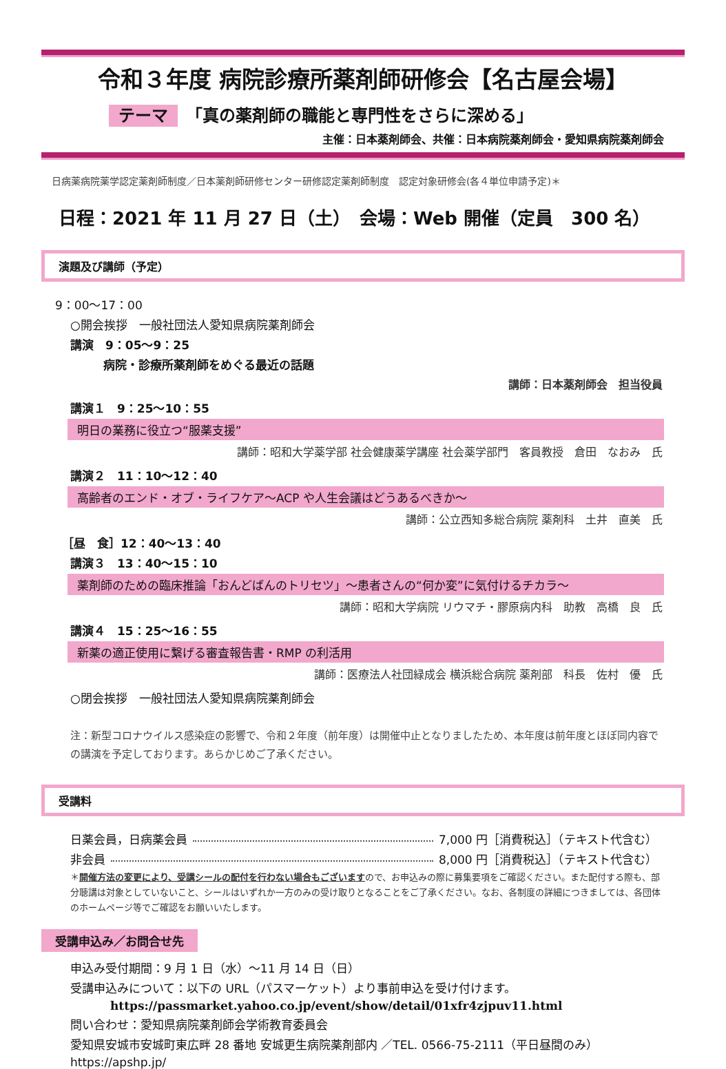令和３年度 病院診療所薬剤師研修会【名古屋会場】
テーマ 「真の薬剤師の職能と専門性をさらに深める」
主催：日本薬剤師会、共催：日本病院薬剤師会・愛知県病院薬剤師会
日病薬病院薬学認定薬剤師制度／日本薬剤師研修センター研修認定薬剤師制度　認定対象研修会(各４単位申請予定)＊
日程：2021 年 11 月 27 日（土）　会場：Web 開催（定員　300 名）
演題及び講師（予定）
9：00～17：00
○開会挨拶　一般社団法人愛知県病院薬剤師会
講演　9：05～9：25
病院・診療所薬剤師をめぐる最近の話題
講師：日本薬剤師会　担当役員
講演１　9：25～10：55
明日の業務に役立つ“服薬支援”
講師：昭和大学薬学部 社会健康薬学講座 社会薬学部門　客員教授　倉田　なおみ　氏
講演２　11：10～12：40
高齢者のエンド・オブ・ライフケア～ACP や人生会議はどうあるべきか～
講師：公立西知多総合病院 薬剤科　土井　直美　氏
［昼　食］12：40～13：40
講演３　13：40～15：10
薬剤師のための臨床推論「おんどばんのトリセツ」～患者さんの“何か変”に気付けるチカラ～
講師：昭和大学病院 リウマチ・膠原病内科　助教　高橋　良　氏
講演４　15：25～16：55
新薬の適正使用に繋げる審査報告書・RMP の利活用
講師：医療法人社団緑成会 横浜総合病院 薬剤部　科長　佐村　優　氏
○閉会挨拶　一般社団法人愛知県病院薬剤師会
注：新型コロナウイルス感染症の影響で、令和２年度（前年度）は開催中止となりましたため、本年度は前年度とほぼ同内容での講演を予定しております。あらかじめご了承ください。
受講料
日薬会員，日病薬会員 7,000 円［消費税込］（テキスト代含む）
非会員 8,000 円［消費税込］（テキスト代含む）
＊開催方法の変更により、受講シールの配付を行わない場合もございますので、お申込みの際に募集要項をご確認ください。また配付する際も、部分聴講は対象としていないこと、シールはいずれか一方のみの受け取りとなることをご了承ください。なお、各制度の詳細につきましては、各団体のホームページ等でご確認をお願いいたします。
受講申込み／お問合せ先
申込み受付期間：9 月 1 日（水）～11 月 14 日（日）
受講申込みについて：以下の URL（パスマーケット）より事前申込を受け付けます。
https://passmarket.yahoo.co.jp/event/show/detail/01xfr4zjpuv11.html
問い合わせ：愛知県病院薬剤師会学術教育委員会
愛知県安城市安城町東広畔 28 番地 安城更生病院薬剤部内 ／TEL. 0566-75-2111（平日昼間のみ）
https://apshp.jp/